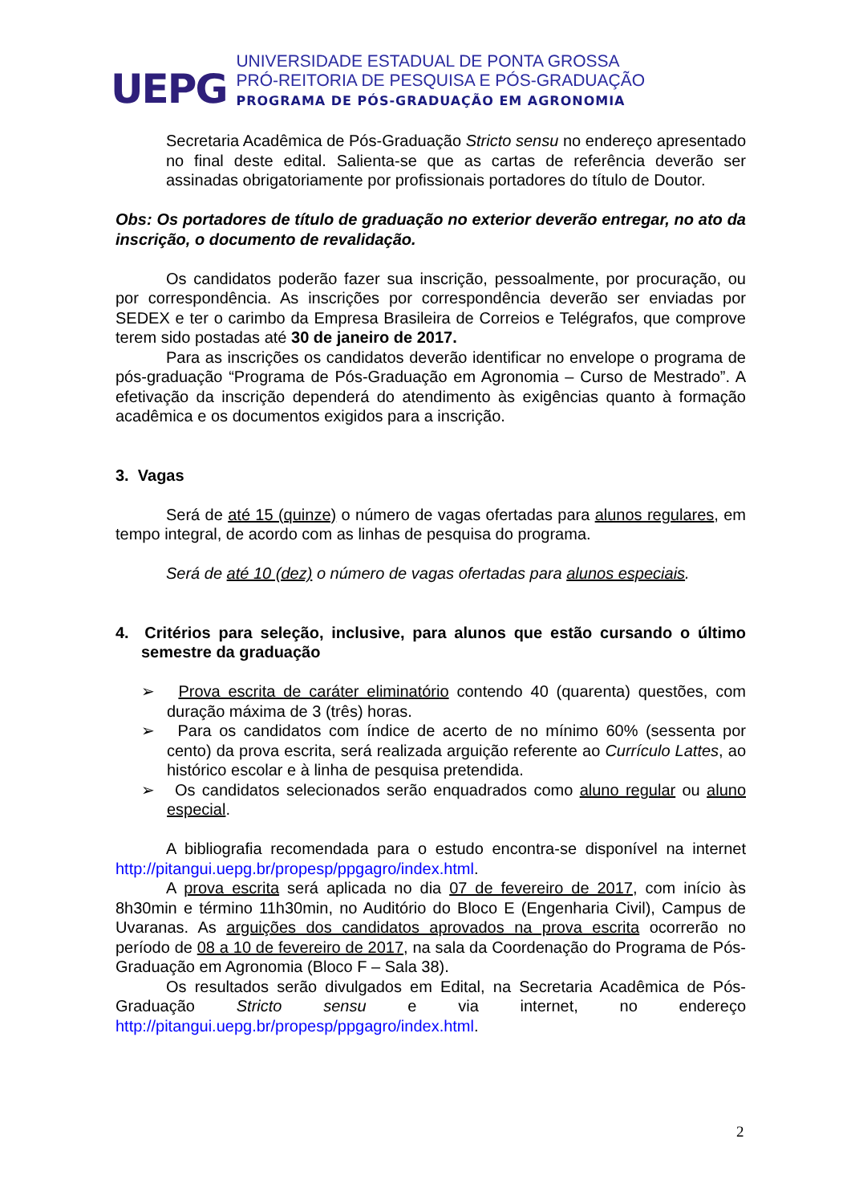UEPG
UNIVERSIDADE ESTADUAL DE PONTA GROSSA
PRÓ-REITORIA DE PESQUISA E PÓS-GRADUAÇÃO
PROGRAMA DE PÓS-GRADUAÇÃO EM AGRONOMIA
Secretaria Acadêmica de Pós-Graduação Stricto sensu no endereço apresentado no final deste edital. Salienta-se que as cartas de referência deverão ser assinadas obrigatoriamente por profissionais portadores do título de Doutor.
Obs: Os portadores de título de graduação no exterior deverão entregar, no ato da inscrição, o documento de revalidação.
Os candidatos poderão fazer sua inscrição, pessoalmente, por procuração, ou por correspondência. As inscrições por correspondência deverão ser enviadas por SEDEX e ter o carimbo da Empresa Brasileira de Correios e Telégrafos, que comprove terem sido postadas até 30 de janeiro de 2017.
Para as inscrições os candidatos deverão identificar no envelope o programa de pós-graduação “Programa de Pós-Graduação em Agronomia – Curso de Mestrado”. A efetivação da inscrição dependerá do atendimento às exigências quanto à formação acadêmica e os documentos exigidos para a inscrição.
3. Vagas
Será de até 15 (quinze) o número de vagas ofertadas para alunos regulares, em tempo integral, de acordo com as linhas de pesquisa do programa.
Será de até 10 (dez) o número de vagas ofertadas para alunos especiais.
4. Critérios para seleção, inclusive, para alunos que estão cursando o último semestre da graduação
➢ Prova escrita de caráter eliminatório contendo 40 (quarenta) questões, com duração máxima de 3 (três) horas.
➢ Para os candidatos com índice de acerto de no mínimo 60% (sessenta por cento) da prova escrita, será realizada arguição referente ao Currículo Lattes, ao histórico escolar e à linha de pesquisa pretendida.
➢ Os candidatos selecionados serão enquadrados como aluno regular ou aluno especial.
A bibliografia recomendada para o estudo encontra-se disponível na internet http://pitangui.uepg.br/propesp/ppgagro/index.html.
A prova escrita será aplicada no dia 07 de fevereiro de 2017, com início às 8h30min e término 11h30min, no Auditório do Bloco E (Engenharia Civil), Campus de Uvaranas. As arguições dos candidatos aprovados na prova escrita ocorrerão no período de 08 a 10 de fevereiro de 2017, na sala da Coordenação do Programa de Pós-Graduação em Agronomia (Bloco F – Sala 38).
Os resultados serão divulgados em Edital, na Secretaria Acadêmica de Pós-Graduação Stricto sensu e via internet, no endereço http://pitangui.uepg.br/propesp/ppgagro/index.html.
2